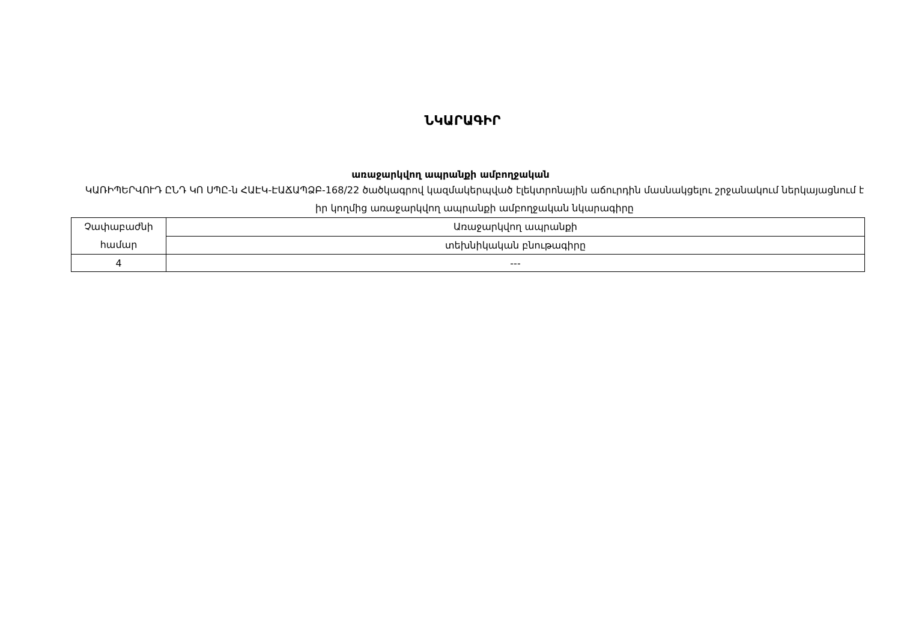ՆԿԱՐԱԳԻՐ
առաջարկվող ապրանքի ամբողջական
ԿԱՌԻՊԵՐՎՈՒԴ ԸՆԴ ԿՈ ՍՊԸ-ն ՀԱԷԿ-ԷԱՃԱՊՁԲ-168/22 ծածկագրով կազմակերպված էլեկտրոնային աճուրդին մասնակցելու շրջանակում ներկայացնում է իր կողմից առաջարկվող ապրանքի ամբողջական նկարագիրը
| Չափաբաժնի համար | Առաջարկվող ապրանքի |
| | տեխնիկական բնութագիրը |
| 4 | --- |